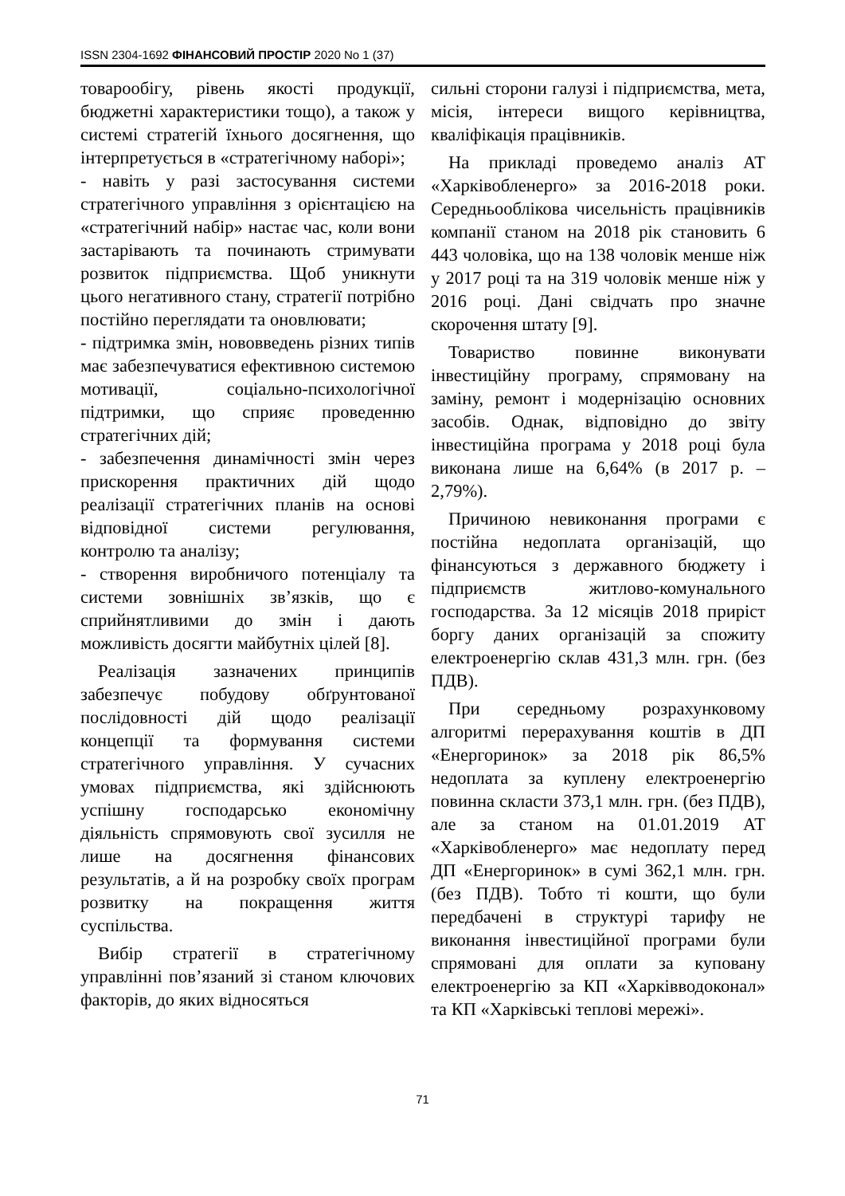ISSN 2304-1692 ФІНАНСОВИЙ ПРОСТІР 2020 No 1 (37)
товарообігу, рівень якості продукції, бюджетні характеристики тощо), а також у системі стратегій їхнього досягнення, що інтерпретується в «стратегічному наборі»;
- навіть у разі застосування системи стратегічного управління з орієнтацією на «стратегічний набір» настає час, коли вони застарівають та починають стримувати розвиток підприємства. Щоб уникнути цього негативного стану, стратегії потрібно постійно переглядати та оновлювати;
- підтримка змін, нововведень різних типів має забезпечуватися ефективною системою мотивації, соціально-психологічної підтримки, що сприяє проведенню стратегічних дій;
- забезпечення динамічності змін через прискорення практичних дій щодо реалізації стратегічних планів на основі відповідної системи регулювання, контролю та аналізу;
- створення виробничого потенціалу та системи зовнішніх зв’язків, що є сприйнятливими до змін і дають можливість досягти майбутніх цілей [8].
Реалізація зазначених принципів забезпечує побудову обґрунтованої послідовності дій щодо реалізації концепції та формування системи стратегічного управління. У сучасних умовах підприємства, які здійснюють успішну господарсько економічну діяльність спрямовують свої зусилля не лише на досягнення фінансових результатів, а й на розробку своїх програм розвитку на покращення життя суспільства.
Вибір стратегії в стратегічному управлінні пов’язаний зі станом ключових факторів, до яких відносяться
сильні сторони галузі і підприємства, мета, місія, інтереси вищого керівництва, кваліфікація працівників.
На прикладі проведемо аналіз АТ «Харківобленерго» за 2016-2018 роки. Середньооблікова чисельність працівників компанії станом на 2018 рік становить 6 443 чоловіка, що на 138 чоловік менше ніж у 2017 році та на 319 чоловік менше ніж у 2016 році. Дані свідчать про значне скорочення штату [9].
Товариство повинне виконувати інвестиційну програму, спрямовану на заміну, ремонт і модернізацію основних засобів. Однак, відповідно до звіту інвестиційна програма у 2018 році була виконана лише на 6,64% (в 2017 р. – 2,79%).
Причиною невиконання програми є постійна недоплата організацій, що фінансуються з державного бюджету і підприємств житлово-комунального господарства. За 12 місяців 2018 приріст боргу даних організацій за спожиту електроенергію склав 431,3 млн. грн. (без ПДВ).
При середньому розрахунковому алгоритмі перерахування коштів в ДП «Енергоринок» за 2018 рік 86,5% недоплата за куплену електроенергію повинна скласти 373,1 млн. грн. (без ПДВ), але за станом на 01.01.2019 АТ «Харківобленерго» має недоплату перед ДП «Енергоринок» в сумі 362,1 млн. грн. (без ПДВ). Тобто ті кошти, що були передбачені в структурі тарифу не виконання інвестиційної програми були спрямовані для оплати за куповану електроенергію за КП «Харківводоконал» та КП «Харківські теплові мережі».
71